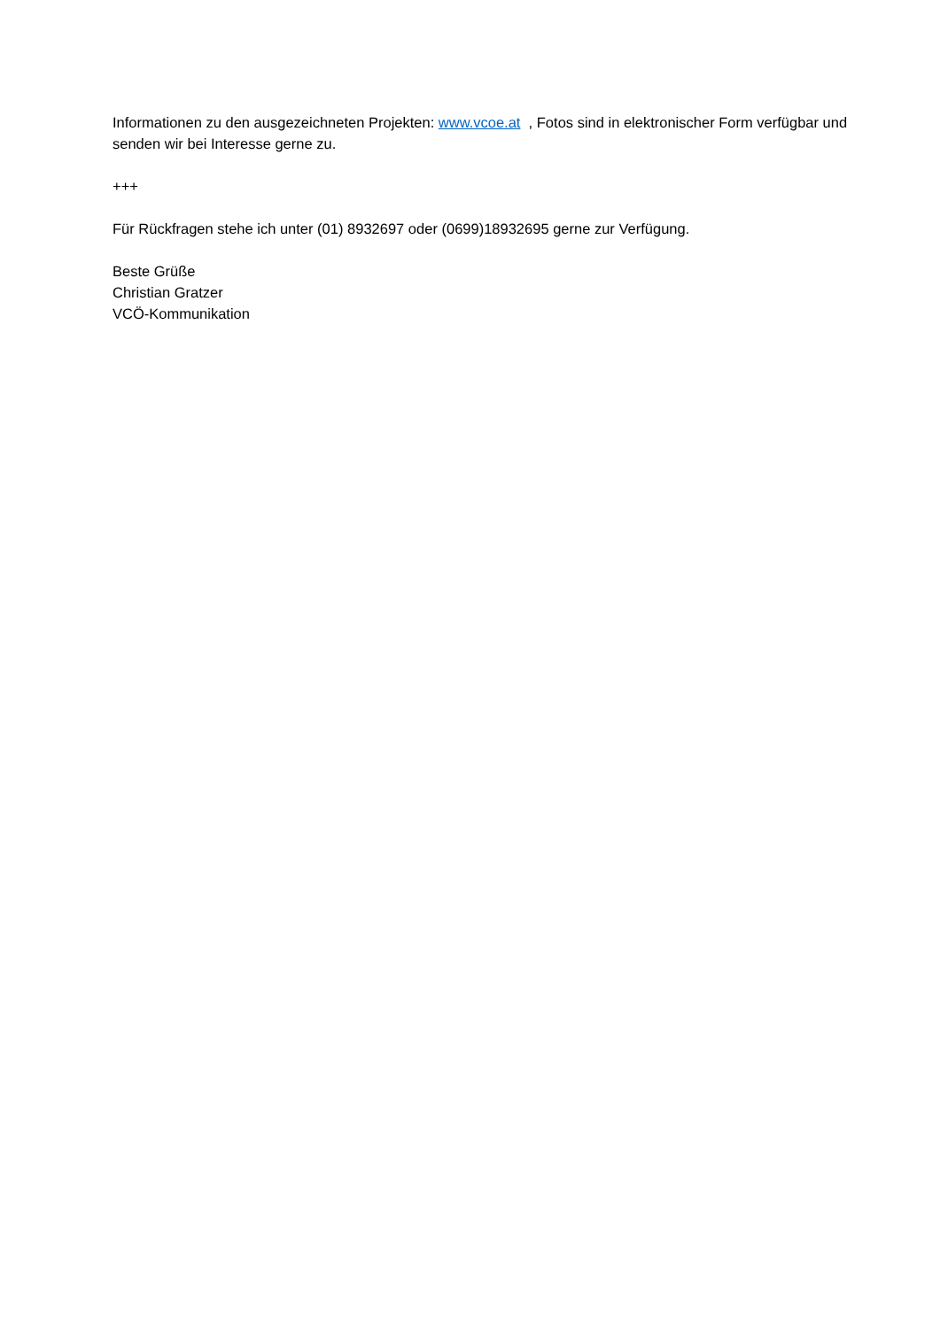Informationen zu den ausgezeichneten Projekten: www.vcoe.at , Fotos sind in elektronischer Form verfügbar und senden wir bei Interesse gerne zu.
+++
Für Rückfragen stehe ich unter (01) 8932697 oder (0699)18932695 gerne zur Verfügung.
Beste Grüße
Christian Gratzer
VCÖ-Kommunikation